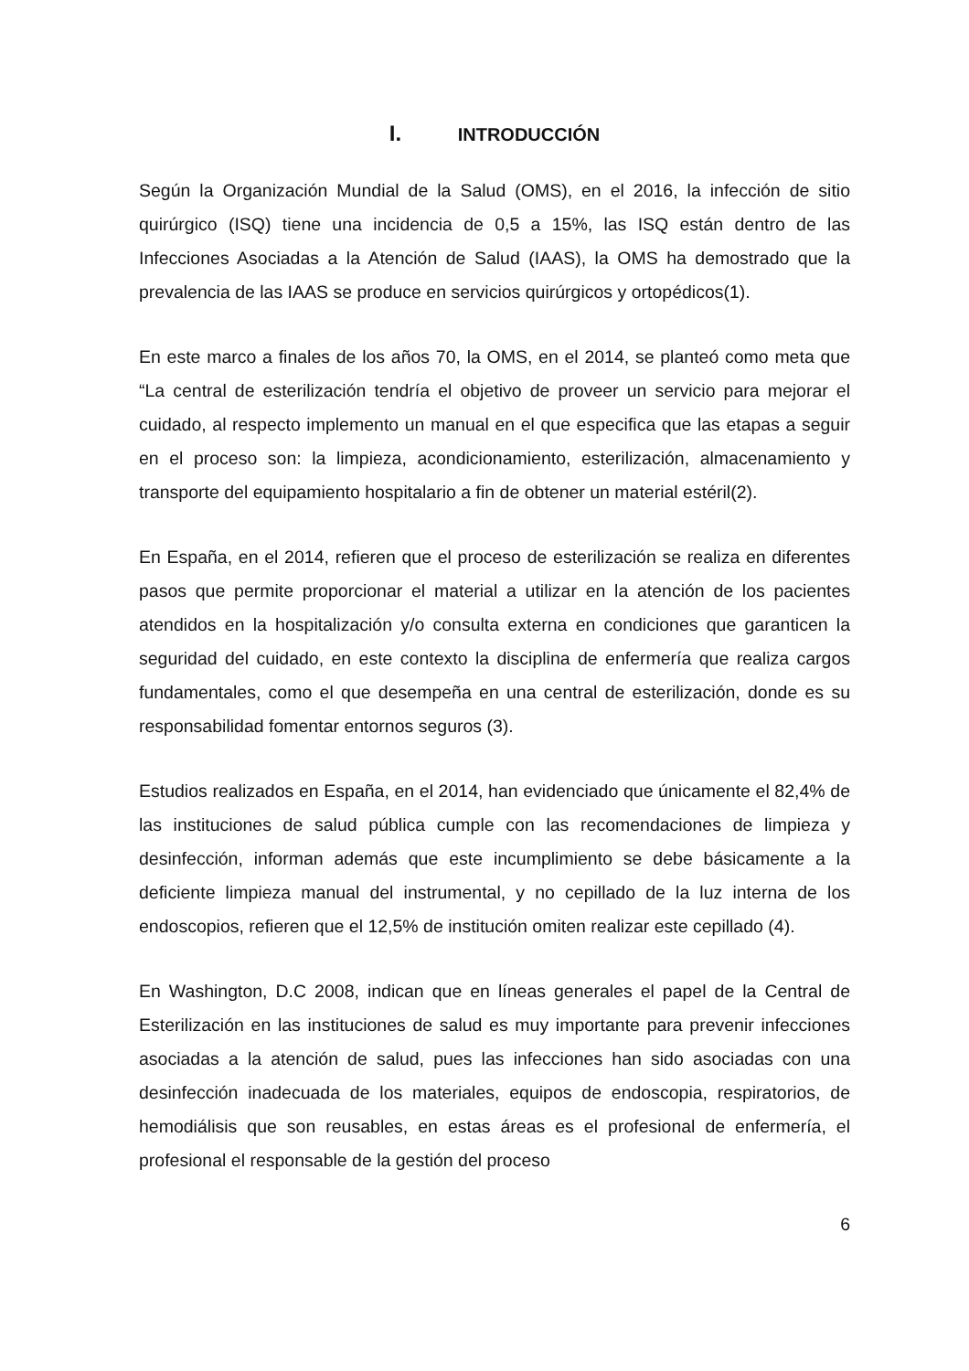I. INTRODUCCIÓN
Según la Organización Mundial de la Salud (OMS), en el 2016, la infección de sitio quirúrgico (ISQ) tiene una incidencia de 0,5 a 15%, las ISQ están dentro de las Infecciones Asociadas a la Atención de Salud (IAAS), la OMS ha demostrado que la prevalencia de las IAAS se produce en servicios quirúrgicos y ortopédicos(1).
En este marco a finales de los años 70, la OMS, en el 2014, se planteó como meta que “La central de esterilización tendría el objetivo de proveer un servicio para mejorar el cuidado, al respecto implemento un manual en el que especifica que las etapas a seguir en el proceso son: la limpieza, acondicionamiento, esterilización, almacenamiento y transporte del equipamiento hospitalario a fin de obtener un material estéril(2).
En España, en el 2014, refieren que el proceso de esterilización se realiza en diferentes pasos que permite proporcionar el material a utilizar en la atención de los pacientes atendidos en la hospitalización y/o consulta externa en condiciones que garanticen la seguridad del cuidado, en este contexto la disciplina de enfermería que realiza cargos fundamentales, como el que desempeña en una central de esterilización, donde es su responsabilidad fomentar entornos seguros (3).
Estudios realizados en España, en el 2014, han evidenciado que únicamente el 82,4% de las instituciones de salud pública cumple con las recomendaciones de limpieza y desinfección, informan además que este incumplimiento se debe básicamente a la deficiente limpieza manual del instrumental, y no cepillado de la luz interna de los endoscopios, refieren que el 12,5% de institución omiten realizar este cepillado (4).
En Washington, D.C 2008, indican que en líneas generales el papel de la Central de Esterilización en las instituciones de salud es muy importante para prevenir infecciones asociadas a la atención de salud, pues las infecciones han sido asociadas con una desinfección inadecuada de los materiales, equipos de endoscopia, respiratorios, de hemodiálisis que son reusables, en estas áreas es el profesional de enfermería, el profesional el responsable de la gestión del proceso
6